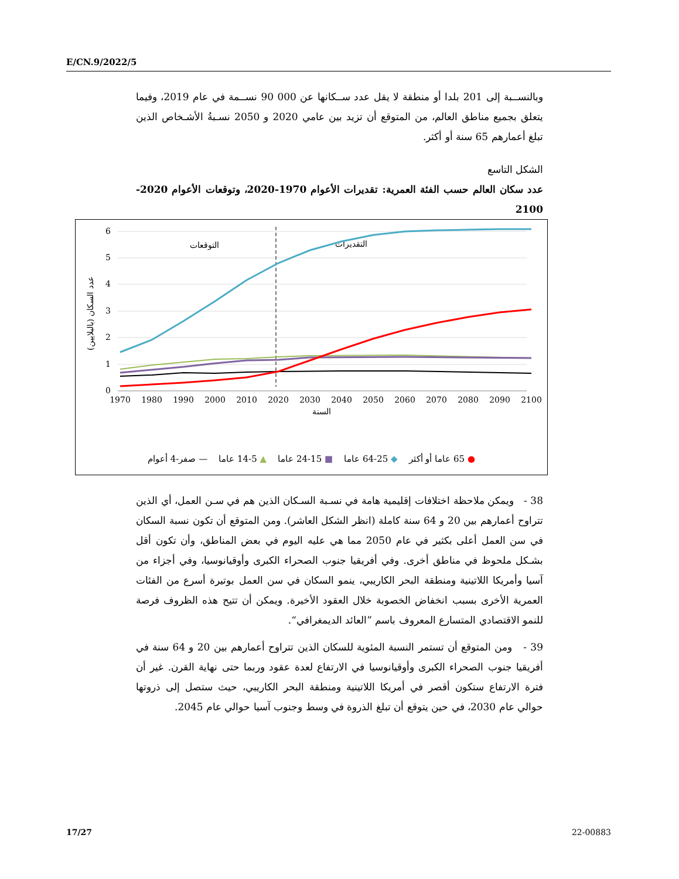E/CN.9/2022/5
وبالنســبة إلى 201 بلدا أو منطقة لا يقل عدد ســكانها عن 000 90 نســمة في عام 2019، وفيما يتعلق بجميع مناطق العالم، من المتوقع أن تزيد بين عامي 2020 و 2050 نسـبةُ الأشـخاص الذين تبلغ أعمارهم 65 سنة أو أكثر.
الشكل التاسع
عدد سكان العالم حسب الفئة العمرية: تقديرات الأعوام 1970-2020، وتوقعات الأعوام 2020-2100
6
5
4
3
2
1
0
1970
1980
1990
2000
2010
2020
2030
2040
2050
2060
2070
2080
2090
2100
السنة
التوقعات
التقديرات
عدد السكان (بالبلايين)
● 65 عاما أو أكثر ◆ 25-64 عاما ■ 15-24 عاما ▲ 5-14 عاما — صفر-4 أعوام
38 - ويمكن ملاحظة اختلافات إقليمية هامة في نسـبة السـكان الذين هم في سـن العمل، أي الذين تتراوح أعمارهم بين 20 و 64 سنة كاملة (انظر الشكل العاشر). ومن المتوقع أن تكون نسبة السكان في سن العمل أعلى بكثير في عام 2050 مما هي عليه اليوم في بعض المناطق، وأن تكون أقل بشـكل ملحوظ في مناطق أخرى. وفي أفريقيا جنوب الصحراء الكبرى وأوقيانوسيا، وفي أجزاء من آسيا وأمريكا اللاتينية ومنطقة البحر الكاريبي، ينمو السكان في سن العمل بوتيرة أسرع من الفئات العمرية الأخرى بسبب انخفاض الخصوبة خلال العقود الأخيرة. ويمكن أن تتيح هذه الظروف فرصة للنمو الاقتصادي المتسارع المعروف باسم ”العائد الديمغرافي“.
39 - ومن المتوقع أن تستمر النسبة المئوية للسكان الذين تتراوح أعمارهم بين 20 و 64 سنة في أفريقيا جنوب الصحراء الكبرى وأوقيانوسيا في الارتفاع لعدة عقود وربما حتى نهاية القرن. غير أن فترة الارتفاع ستكون أقصر في أمريكا اللاتينية ومنطقة البحر الكاريبي، حيث ستصل إلى ذروتها حوالي عام 2030، في حين يتوقع أن تبلغ الذروة في وسط وجنوب آسيا حوالي عام 2045.
17/27 22-00883